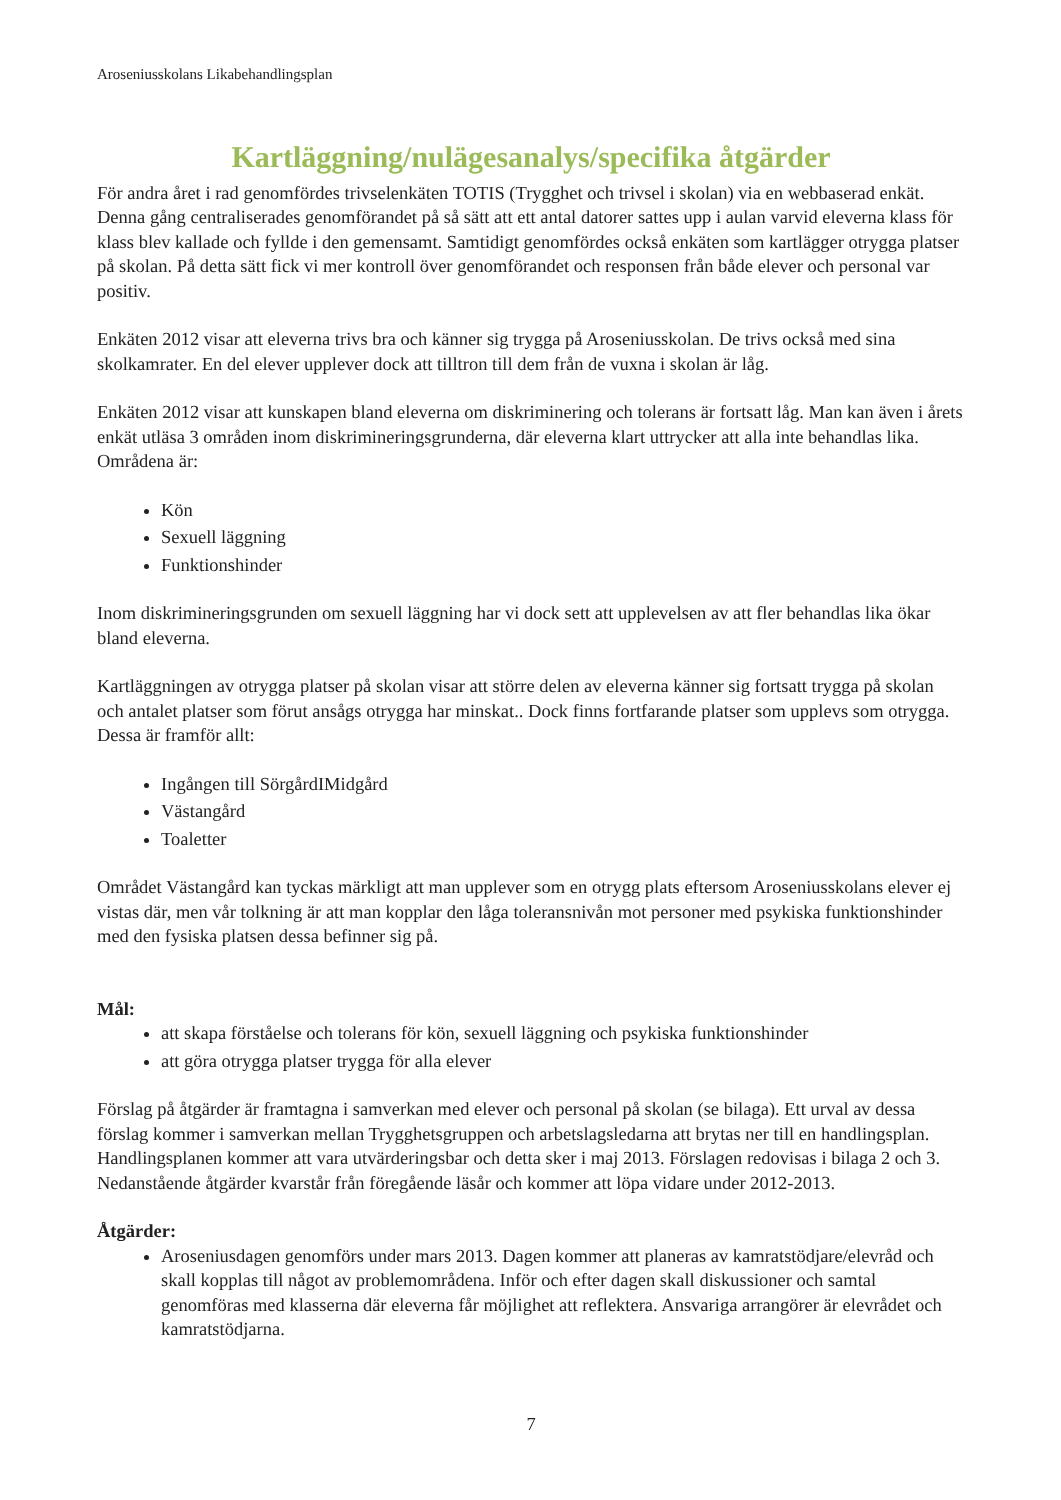Aroseniusskolans Likabehandlingsplan
Kartläggning/nulägesanalys/specifika åtgärder
För andra året i rad genomfördes trivselenkäten TOTIS (Trygghet och trivsel i skolan) via en webbaserad enkät. Denna gång centraliserades genomförandet på så sätt att ett antal datorer sattes upp i aulan varvid eleverna klass för klass blev kallade och fyllde i den gemensamt. Samtidigt genomfördes också enkäten som kartlägger otrygga platser på skolan. På detta sätt fick vi mer kontroll över genomförandet och responsen från både elever och personal var positiv.
Enkäten 2012 visar att eleverna trivs bra och känner sig trygga på Aroseniusskolan. De trivs också med sina skolkamrater. En del elever upplever dock att tilltron till dem från de vuxna i skolan är låg.
Enkäten 2012 visar att kunskapen bland eleverna om diskriminering och tolerans är fortsatt låg. Man kan även i årets enkät utläsa 3 områden inom diskrimineringsgrunderna, där eleverna klart uttrycker att alla inte behandlas lika. Områdena är:
Kön
Sexuell läggning
Funktionshinder
Inom diskrimineringsgrunden om sexuell läggning har vi dock sett att upplevelsen av att fler behandlas lika ökar bland eleverna.
Kartläggningen av otrygga platser på skolan visar att större delen av eleverna känner sig fortsatt trygga på skolan och antalet platser som förut ansågs otrygga har minskat.. Dock finns fortfarande platser som upplevs som otrygga. Dessa är framför allt:
Ingången till SörgårdIMidgård
Västangård
Toaletter
Området Västangård kan tyckas märkligt att man upplever som en otrygg plats eftersom Aroseniusskolans elever ej vistas där, men vår tolkning är att man kopplar den låga toleransnivån mot personer med psykiska funktionshinder med den fysiska platsen dessa befinner sig på.
Mål:
att skapa förståelse och tolerans för kön, sexuell läggning och psykiska funktionshinder
att göra otrygga platser trygga för alla elever
Förslag på åtgärder är framtagna i samverkan med elever och personal på skolan (se bilaga). Ett urval av dessa förslag kommer i samverkan mellan Trygghetsgruppen och arbetslagsledarna att brytas ner till en handlingsplan. Handlingsplanen kommer att vara utvärderingsbar och detta sker i maj 2013. Förslagen redovisas i bilaga 2 och 3. Nedanstående åtgärder kvarstår från föregående läsår och kommer att löpa vidare under 2012-2013.
Åtgärder:
Aroseniusdagen genomförs under mars 2013. Dagen kommer att planeras av kamratstödjare/elevråd och skall kopplas till något av problemområdena. Inför och efter dagen skall diskussioner och samtal genomföras med klasserna där eleverna får möjlighet att reflektera. Ansvariga arrangörer är elevrådet och kamratstödjarna.
7